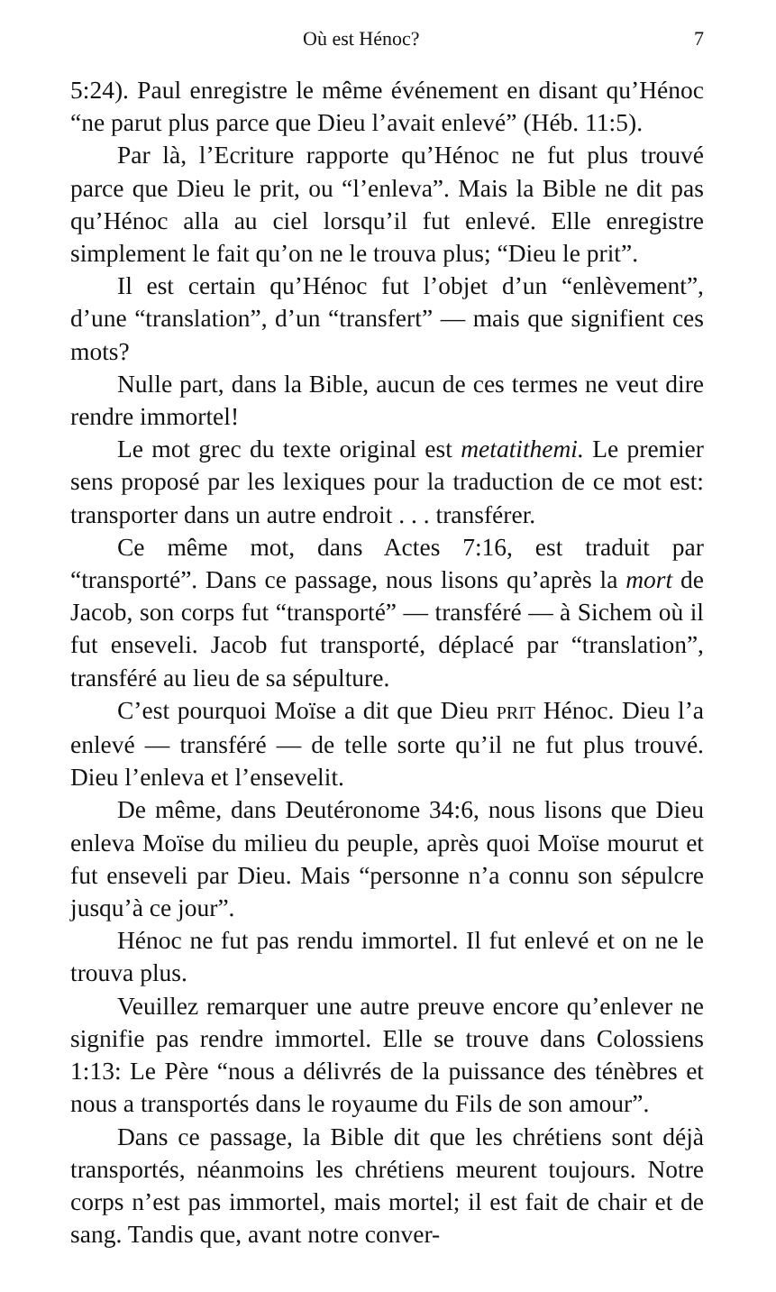Où est Hénoc? 7
5:24). Paul enregistre le même événement en disant qu’Hénoc “ne parut plus parce que Dieu l’avait enlevé” (Héb. 11:5).
Par là, l’Ecriture rapporte qu’Hénoc ne fut plus trouvé parce que Dieu le prit, ou “l’enleva”. Mais la Bible ne dit pas qu’Hénoc alla au ciel lorsqu’il fut enlevé. Elle enregistre simplement le fait qu’on ne le trouva plus; “Dieu le prit”.
Il est certain qu’Hénoc fut l’objet d’un “enlèvement”, d’une “translation”, d’un “transfert” — mais que signifient ces mots?
Nulle part, dans la Bible, aucun de ces termes ne veut dire rendre immortel!
Le mot grec du texte original est metatithemi. Le premier sens proposé par les lexiques pour la traduction de ce mot est: transporter dans un autre endroit . . . transférer.
Ce même mot, dans Actes 7:16, est traduit par “transporté”. Dans ce passage, nous lisons qu’après la mort de Jacob, son corps fut “transporté” — transféré — à Sichem où il fut enseveli. Jacob fut transporté, déplacé par “translation”, transféré au lieu de sa sépulture.
C’est pourquoi Moïse a dit que Dieu PRIT Hénoc. Dieu l’a enlevé — transféré — de telle sorte qu’il ne fut plus trouvé. Dieu l’enleva et l’ensevelit.
De même, dans Deutéronome 34:6, nous lisons que Dieu enleva Moïse du milieu du peuple, après quoi Moïse mourut et fut enseveli par Dieu. Mais “personne n’a connu son sépulcre jusqu’à ce jour”.
Hénoc ne fut pas rendu immortel. Il fut enlevé et on ne le trouva plus.
Veuillez remarquer une autre preuve encore qu’enlever ne signifie pas rendre immortel. Elle se trouve dans Colossiens 1:13: Le Père “nous a délivrés de la puissance des ténèbres et nous a transportés dans le royaume du Fils de son amour”.
Dans ce passage, la Bible dit que les chrétiens sont déjà transportés, néanmoins les chrétiens meurent toujours. Notre corps n’est pas immortel, mais mortel; il est fait de chair et de sang. Tandis que, avant notre conver-